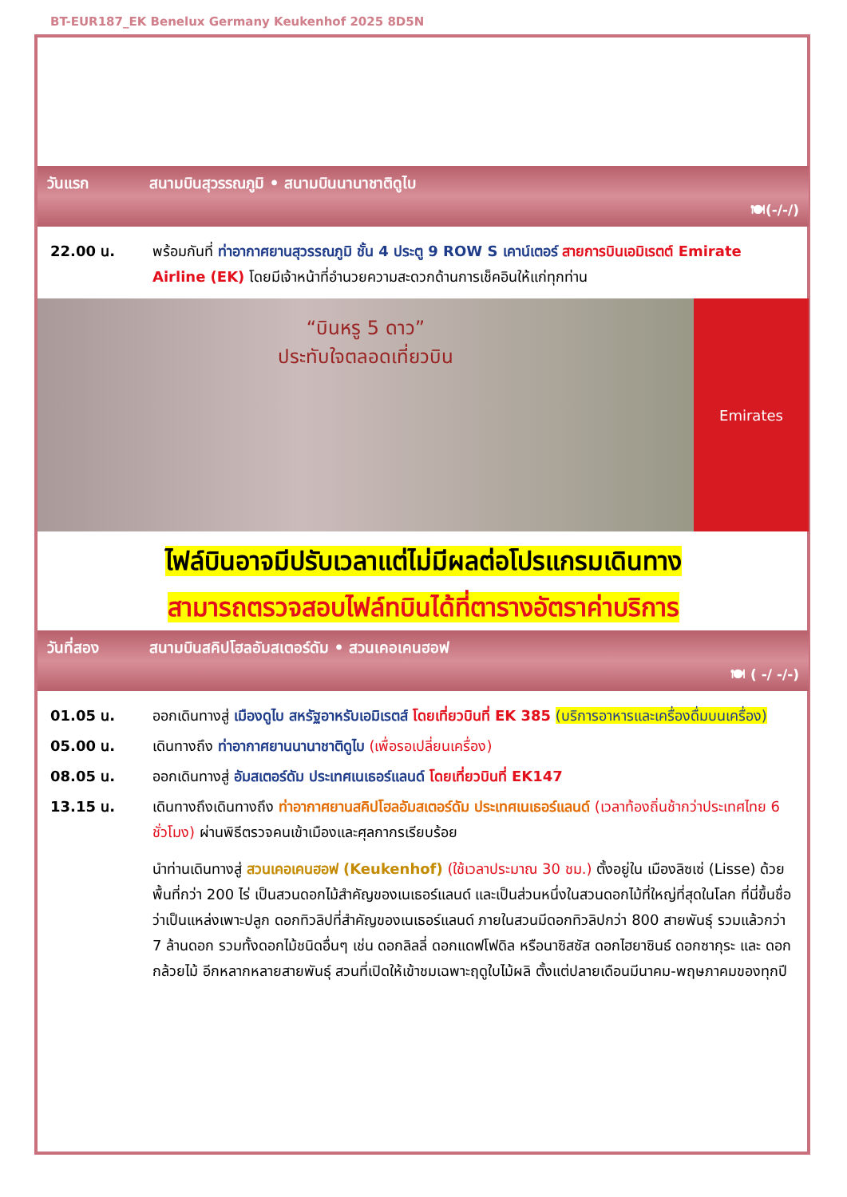BT-EUR187_EK Benelux Germany Keukenhof 2025 8D5N
วันแรก สนามบินสุวรรณภูมิ • สนามบินนานาชาติดูไบ
🍽(-/-/)
22.00 น. พร้อมกันที่ ท่าอากาศยานสุวรรณภูมิ ชั้น 4 ประตู 9 ROW S เคาน์เตอร์ สายการบินเอมิเรตต์ Emirate Airline (EK) โดยมีเจ้าหน้าที่อำนวยความสะดวกด้านการเช็คอินให้แก่ทุกท่าน
“บินหรู 5 ดาว”
ประทับใจตลอดเที่ยวบิน
Emirates
ไฟล์บินอาจมีปรับเวลาแต่ไม่มีผลต่อโปรแกรมเดินทาง
สามารถตรวจสอบไฟล์ทบินได้ที่ตารางอัตราค่าบริการ
วันที่สอง สนามบินสคิปโฮลอัมสเตอร์ดัม • สวนเคอเคนฮอฟ
🍽 ( -/ -/-)
01.05 น. ออกเดินทางสู่ เมืองดูไบ สหรัฐอาหรับเอมิเรตส์ โดยเที่ยวบินที่ EK 385 (บริการอาหารและเครื่องดื่มบนเครื่อง)
05.00 น. เดินทางถึง ท่าอากาศยานนานาชาติดูไบ (เพื่อรอเปลี่ยนเครื่อง)
08.05 น. ออกเดินทางสู่ อัมสเตอร์ดัม ประเทศเนเธอร์แลนด์ โดยเที่ยวบินที่ EK147
13.15 น. เดินทางถึงเดินทางถึง ท่าอากาศยานสคิปโฮลอัมสเตอร์ดัม ประเทศเนเธอร์แลนด์ (เวลาท้องถิ่นช้ากว่าประเทศไทย 6 ชั่วโมง) ผ่านพิธีตรวจคนเข้าเมืองและศุลกากรเรียบร้อย
นำท่านเดินทางสู่ สวนเคอเคนฮอฟ (Keukenhof) (ใช้เวลาประมาณ 30 ชม.) ตั้งอยู่ใน เมืองลิซเซ่ (Lisse) ด้วยพื้นที่กว่า 200 ไร่ เป็นสวนดอกไม้สำคัญของเนเธอร์แลนด์ และเป็นส่วนหนึ่งในสวนดอกไม้ที่ใหญ่ที่สุดในโลก ที่นี่ขึ้นชื่อว่าเป็นแหล่งเพาะปลูก ดอกทิวลิปที่สำคัญของเนเธอร์แลนด์ ภายในสวนมีดอกทิวลิปกว่า 800 สายพันธุ์ รวมแล้วกว่า 7 ล้านดอก รวมทั้งดอกไม้ชนิดอื่นๆ เช่น ดอกลิลลี่ ดอกแดฟโฟดิล หรือนาซิสซัส ดอกไฮยาซินธ์ ดอกซากุระ และ ดอกกล้วยไม้ อีกหลากหลายสายพันธุ์ สวนที่เปิดให้เข้าชมเฉพาะฤดูใบไม้ผลิ ตั้งแต่ปลายเดือนมีนาคม-พฤษภาคมของทุกปี